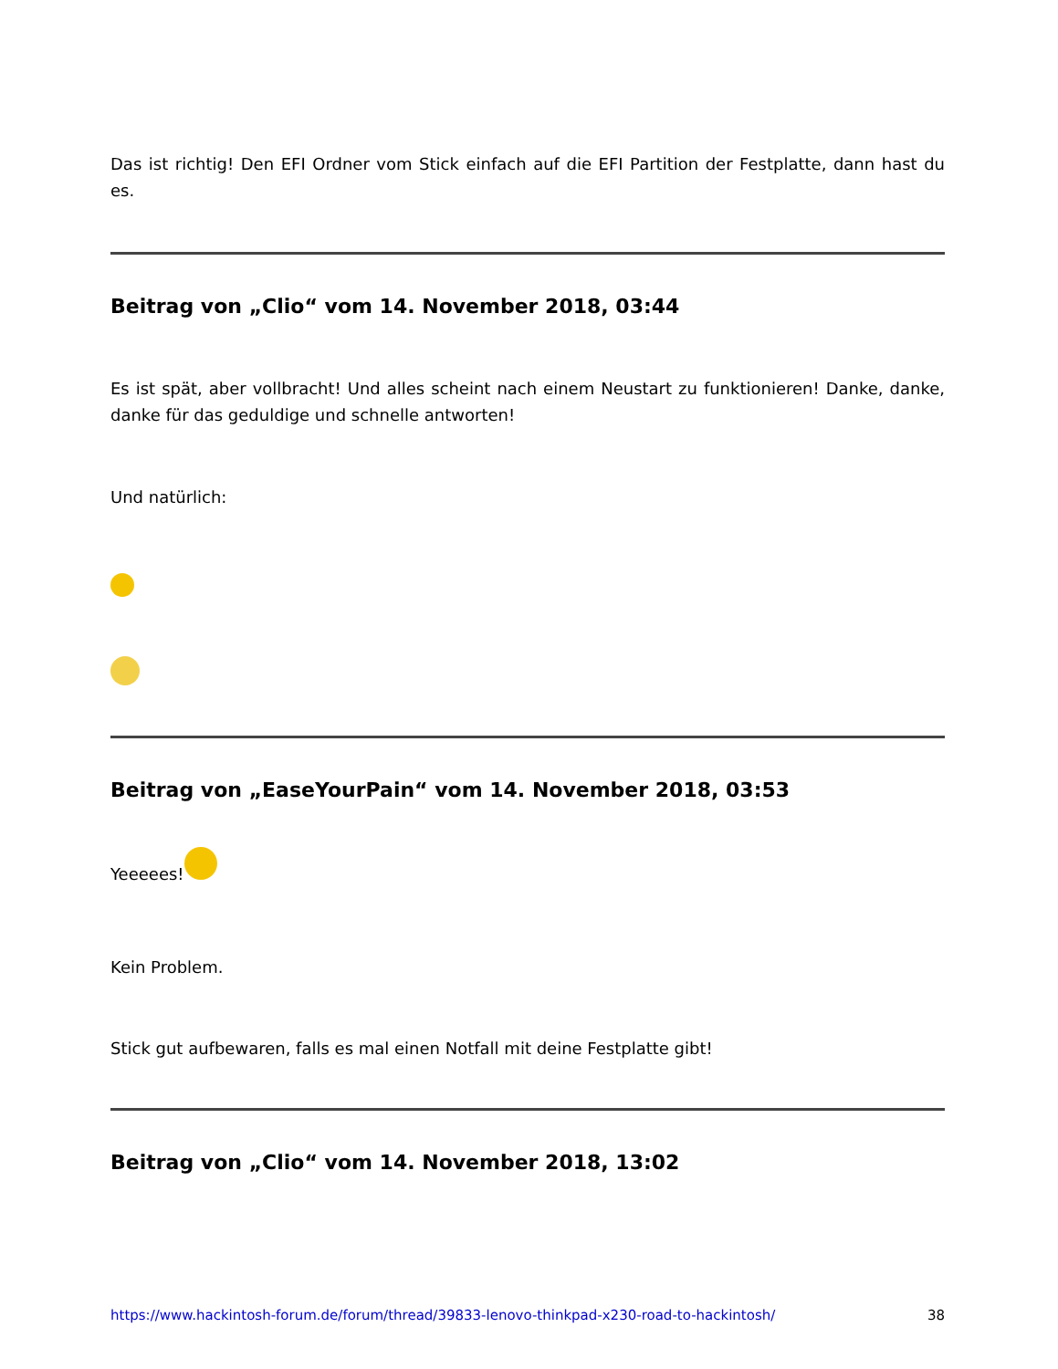Das ist richtig! Den EFI Ordner vom Stick einfach auf die EFI Partition der Festplatte, dann hast du es.
Beitrag von „Clio“ vom 14. November 2018, 03:44
Es ist spät, aber vollbracht! Und alles scheint nach einem Neustart zu funktionieren! Danke, danke, danke für das geduldige und schnelle antworten!
Und natürlich:
Beitrag von „EaseYourPain“ vom 14. November 2018, 03:53
Yeeeees!
Kein Problem.
Stick gut aufbewaren, falls es mal einen Notfall mit deine Festplatte gibt!
Beitrag von „Clio“ vom 14. November 2018, 13:02
https://www.hackintosh-forum.de/forum/thread/39833-lenovo-thinkpad-x230-road-to-hackintosh/ 38